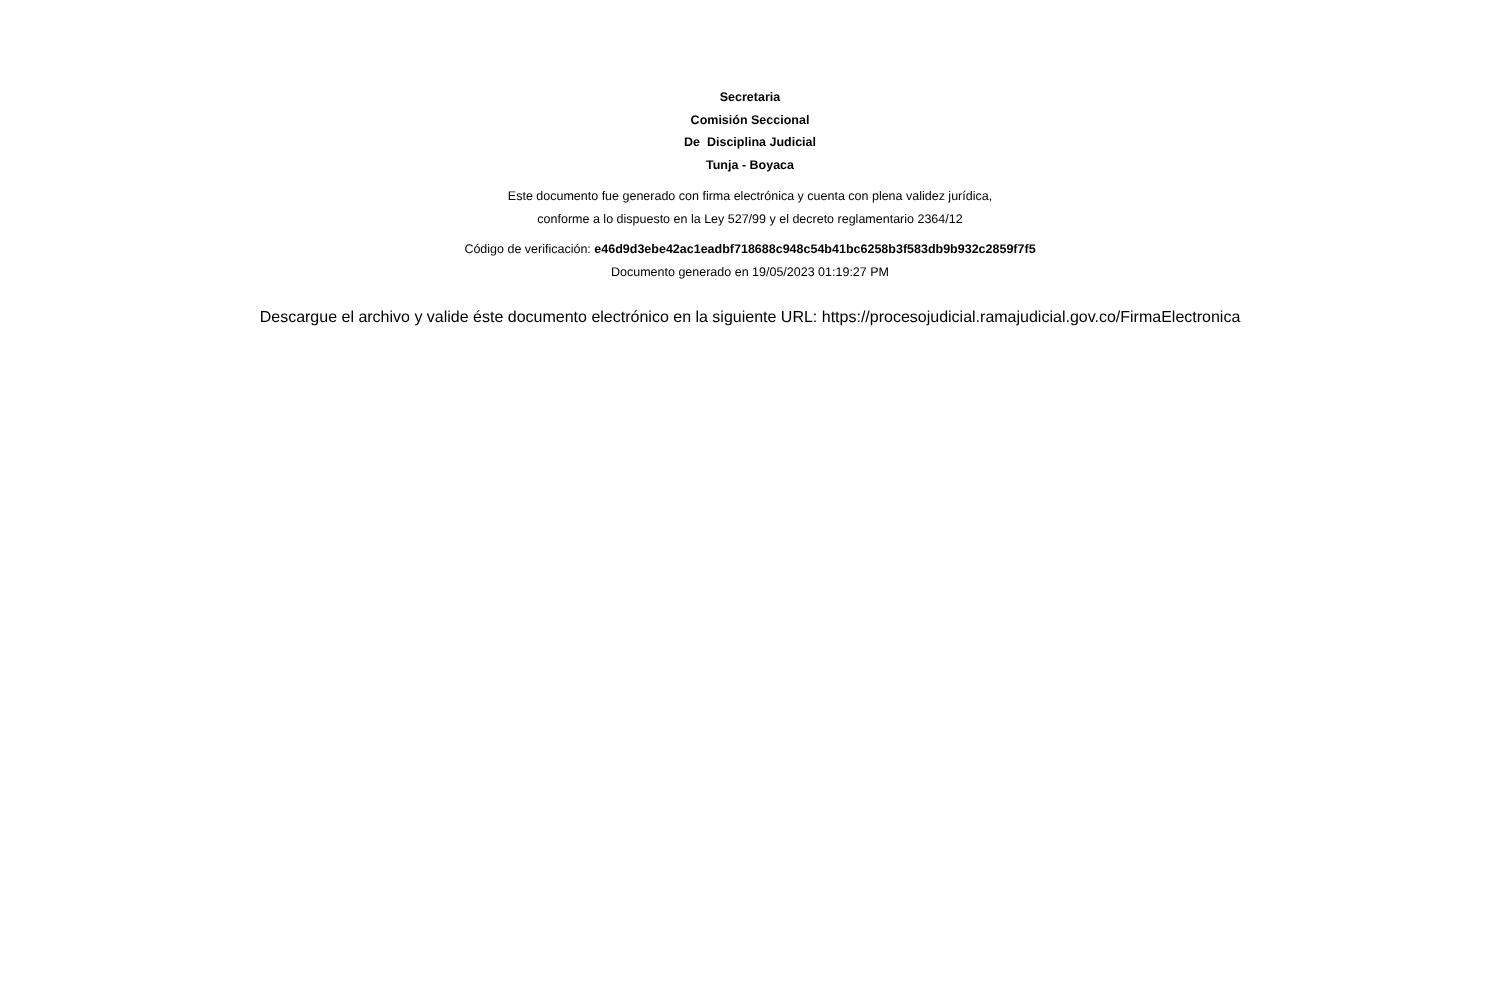Secretaria
Comisión Seccional
De Disciplina Judicial
Tunja - Boyaca
Este documento fue generado con firma electrónica y cuenta con plena validez jurídica,
conforme a lo dispuesto en la Ley 527/99 y el decreto reglamentario 2364/12
Código de verificación: e46d9d3ebe42ac1eadbf718688c948c54b41bc6258b3f583db9b932c2859f7f5
Documento generado en 19/05/2023 01:19:27 PM
Descargue el archivo y valide éste documento electrónico en la siguiente URL: https://procesojudicial.ramajudicial.gov.co/FirmaElectronica